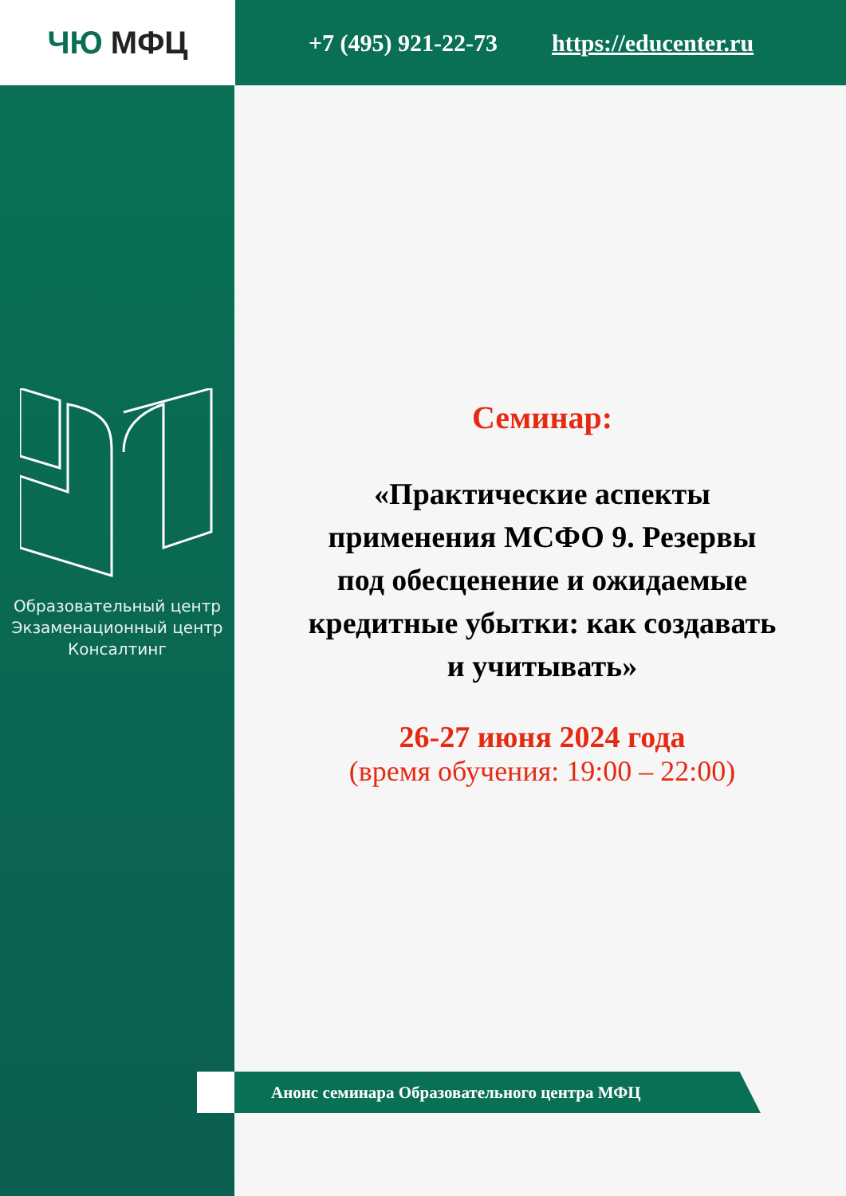ЧЮ МФЦ
+7 (495) 921-22-73 https://educenter.ru
Образовательный центр
Экзаменационный центр
Консалтинг
Семинар:
«Практические аспекты применения МСФО 9. Резервы под обесценение и ожидаемые кредитные убытки: как создавать и учитывать»
26-27 июня 2024 года
(время обучения: 19:00 – 22:00)
Анонс семинара Образовательного центра МФЦ